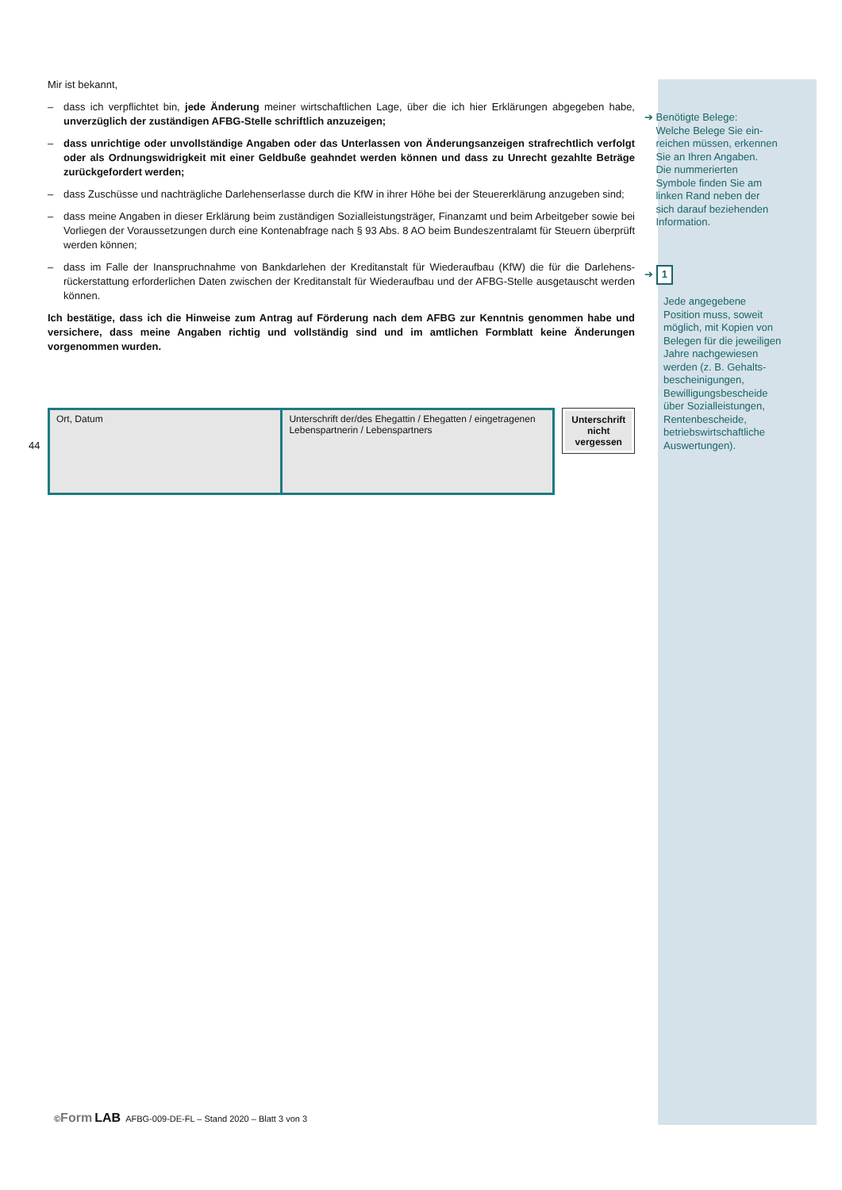Mir ist bekannt,
– dass ich verpflichtet bin, jede Änderung meiner wirtschaftlichen Lage, über die ich hier Erklärungen abgegeben habe, unverzüglich der zuständigen AFBG-Stelle schriftlich anzuzeigen;
– dass unrichtige oder unvollständige Angaben oder das Unterlassen von Änderungsanzeigen strafrechtlich verfolgt oder als Ordnungswidrigkeit mit einer Geldbuße geahndet werden können und dass zu Unrecht gezahlte Beträge zurückgefordert werden;
– dass Zuschüsse und nachträgliche Darlehenserlasse durch die KfW in ihrer Höhe bei der Steuererklärung anzugeben sind;
– dass meine Angaben in dieser Erklärung beim zuständigen Sozialleistungsträger, Finanzamt und beim Arbeitgeber sowie bei Vorliegen der Voraussetzungen durch eine Kontenabfrage nach § 93 Abs. 8 AO beim Bundeszentralamt für Steuern überprüft werden können;
– dass im Falle der Inanspruchnahme von Bankdarlehen der Kreditanstalt für Wiederaufbau (KfW) die für die Darlehens- rückerstattung erforderlichen Daten zwischen der Kreditanstalt für Wiederaufbau und der AFBG-Stelle ausgetauscht werden können.
Ich bestätige, dass ich die Hinweise zum Antrag auf Förderung nach dem AFBG zur Kenntnis genommen habe und versichere, dass meine Angaben richtig und vollständig sind und im amtlichen Formblatt keine Änderungen vorgenommen wurden.
44
Ort, Datum Unterschrift der/des Ehegattin / Ehegatten / eingetragenen Lebenspartnerin / Lebenspartners
Unterschrift nicht vergessen
➔ Benötigte Belege:
Welche Belege Sie ein-
reichen müssen, erkennen
Sie an Ihren Angaben.
Die nummerierten
Symbole finden Sie am
linken Rand neben der
sich darauf beziehenden
Information.
➔ 1
Jede angegebene
Position muss, soweit
möglich, mit Kopien von
Belegen für die jeweiligen
Jahre nachgewiesen
werden (z. B. Gehalts-
bescheinigungen,
Bewilligungsbescheide
über Sozialleistungen,
Rentenbescheide,
betriebswirtschaftliche
Auswertungen).
©Form LAB AFBG-009-DE-FL – Stand 2020 – Blatt 3 von 3